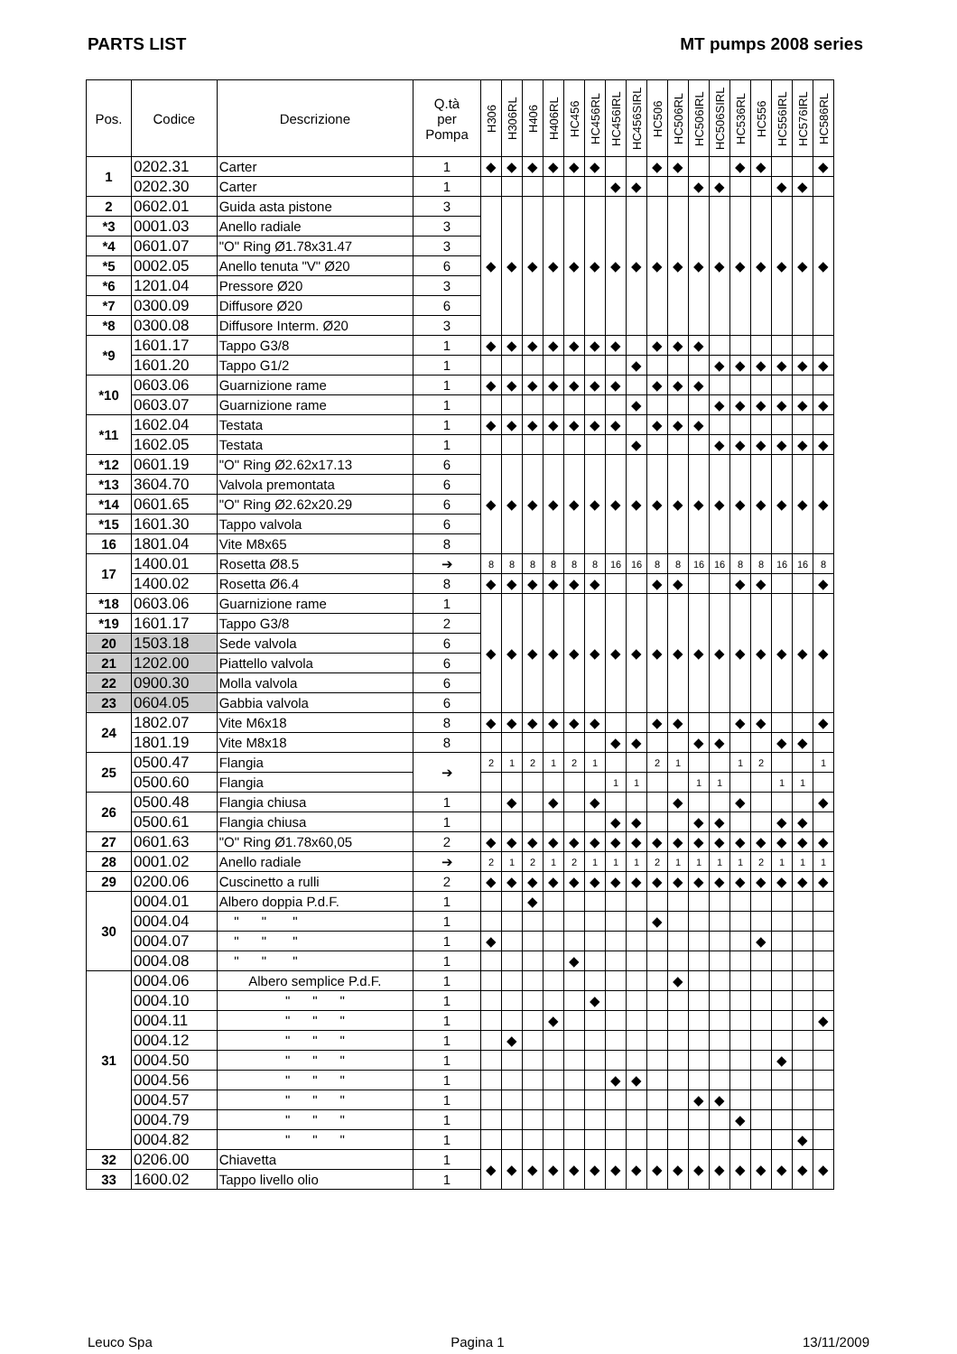PARTS LIST MT pumps 2008 series
| Pos. | Codice | Descrizione | Q.tà per Pompa | H306 | H306RL | H406 | H406RL | HC456 | HC456RL | HC456IRL | HC456SIRL | HC506 | HC506RL | HC506IRL | HC506SIRL | HC536RL | HC556 | HC556IRL | HC576IRL | HC586RL |
| --- | --- | --- | --- | --- | --- | --- | --- | --- | --- | --- | --- | --- | --- | --- | --- | --- | --- | --- | --- | --- |
| 1 | 0202.31 | Carter | 1 | ◆ | ◆ | ◆ | ◆ | ◆ | ◆ | | | ◆ | ◆ | | | ◆ | ◆ | | | ◆ |
| | 0202.30 | Carter | 1 | | | | | | | ◆ | ◆ | | | ◆ | ◆ | | | ◆ | ◆ | |
| 2 | 0602.01 | Guida asta pistone | 3 | ◆ | ◆ | ◆ | ◆ | ◆ | ◆ | ◆ | ◆ | ◆ | ◆ | ◆ | ◆ | ◆ | ◆ | ◆ | ◆ | ◆ |
| *3 | 0001.03 | Anello radiale | 3 | | | | | | | | | | | | | | | | | |
| *4 | 0601.07 | "O" Ring Ø1.78x31.47 | 3 | | | | | | | | | | | | | | | | | |
| *5 | 0002.05 | Anello tenuta "V" Ø20 | 6 | | | | | | | | | | | | | | | | | |
| *6 | 1201.04 | Pressore Ø20 | 3 | | | | | | | | | | | | | | | | | |
| *7 | 0300.09 | Diffusore Ø20 | 6 | | | | | | | | | | | | | | | | | |
| *8 | 0300.08 | Diffusore Interm. Ø20 | 3 | | | | | | | | | | | | | | | | | |
| *9 | 1601.17 | Tappo G3/8 | 1 | ◆ | ◆ | ◆ | ◆ | ◆ | ◆ | ◆ | | ◆ | ◆ | ◆ | | | | | | |
| | 1601.20 | Tappo G1/2 | 1 | | | | | | | | ◆ | | | | ◆ | ◆ | ◆ | ◆ | ◆ | ◆ |
| *10 | 0603.06 | Guarnizione rame | 1 | ◆ | ◆ | ◆ | ◆ | ◆ | ◆ | ◆ | | ◆ | ◆ | ◆ | | | | | | |
| | 0603.07 | Guarnizione rame | 1 | | | | | | | | ◆ | | | | ◆ | ◆ | ◆ | ◆ | ◆ | ◆ |
| *11 | 1602.04 | Testata | 1 | ◆ | ◆ | ◆ | ◆ | ◆ | ◆ | ◆ | | ◆ | ◆ | ◆ | | | | | | |
| | 1602.05 | Testata | 1 | | | | | | | | ◆ | | | | ◆ | ◆ | ◆ | ◆ | ◆ | ◆ |
| *12 | 0601.19 | "O" Ring Ø2.62x17.13 | 6 | ◆ | ◆ | ◆ | ◆ | ◆ | ◆ | ◆ | ◆ | ◆ | ◆ | ◆ | ◆ | ◆ | ◆ | ◆ | ◆ | ◆ |
| *13 | 3604.70 | Valvola premontata | 6 | | | | | | | | | | | | | | | | | |
| *14 | 0601.65 | "O" Ring Ø2.62x20.29 | 6 | | | | | | | | | | | | | | | | | |
| *15 | 1601.30 | Tappo valvola | 6 | | | | | | | | | | | | | | | | | |
| 16 | 1801.04 | Vite M8x65 | 8 | | | | | | | | | | | | | | | | | |
| 17 | 1400.01 | Rosetta Ø8.5 | ➔ | 8 | 8 | 8 | 8 | 8 | 8 | 16 | 16 | 8 | 8 | 16 | 16 | 8 | 8 | 16 | 16 | 8 |
| | 1400.02 | Rosetta Ø6.4 | 8 | ◆ | ◆ | ◆ | ◆ | ◆ | ◆ | | | ◆ | ◆ | | | ◆ | ◆ | | | ◆ |
| *18 | 0603.06 | Guarnizione rame | 1 | ◆ | ◆ | ◆ | ◆ | ◆ | ◆ | ◆ | ◆ | ◆ | ◆ | ◆ | ◆ | ◆ | ◆ | ◆ | ◆ | ◆ |
| *19 | 1601.17 | Tappo G3/8 | 2 | | | | | | | | | | | | | | | | | |
| 20 | 1503.18 | Sede valvola | 6 | | | | | | | | | | | | | | | | | |
| 21 | 1202.00 | Piattello valvola | 6 | | | | | | | | | | | | | | | | | |
| 22 | 0900.30 | Molla valvola | 6 | | | | | | | | | | | | | | | | | |
| 23 | 0604.05 | Gabbia valvola | 6 | | | | | | | | | | | | | | | | | |
| 24 | 1802.07 | Vite M6x18 | 8 | ◆ | ◆ | ◆ | ◆ | ◆ | ◆ | | | ◆ | ◆ | | | ◆ | ◆ | | | ◆ |
| | 1801.19 | Vite M8x18 | 8 | | | | | | | ◆ | ◆ | | | ◆ | ◆ | | | ◆ | ◆ | |
| 25 | 0500.47 | Flangia | ➔ | 2 | 1 | 2 | 1 | 2 | 1 | | | 2 | 1 | | | 1 | 2 | | | 1 |
| | 0500.60 | Flangia | | | | | | | | 1 | 1 | | | 1 | 1 | | | 1 | 1 | |
| 26 | 0500.48 | Flangia chiusa | 1 | | ◆ | | ◆ | | ◆ | | | | ◆ | | | ◆ | | | | ◆ |
| | 0500.61 | Flangia chiusa | 1 | | | | | | | ◆ | ◆ | | | ◆ | ◆ | | | ◆ | ◆ | |
| 27 | 0601.63 | "O" Ring Ø1.78x60,05 | 2 | ◆ | ◆ | ◆ | ◆ | ◆ | ◆ | ◆ | ◆ | ◆ | ◆ | ◆ | ◆ | ◆ | ◆ | ◆ | ◆ | ◆ |
| 28 | 0001.02 | Anello radiale | ➔ | 2 | 1 | 2 | 1 | 2 | 1 | 1 | 1 | 2 | 1 | 1 | 1 | 1 | 2 | 1 | 1 | 1 |
| 29 | 0200.06 | Cuscinetto a rulli | 2 | ◆ | ◆ | ◆ | ◆ | ◆ | ◆ | ◆ | ◆ | ◆ | ◆ | ◆ | ◆ | ◆ | ◆ | ◆ | ◆ | ◆ |
| 30 | 0004.01 | Albero doppia P.d.F. | 1 | | | ◆ | | | | | | | | | | | | | | |
| | 0004.04 | " " " | 1 | | | | | | | | | ◆ | | | | | | | | |
| | 0004.07 | " " " | 1 | ◆ | | | | | | | | | | | | | ◆ | | | |
| | 0004.08 | " " " | 1 | | | | | ◆ | | | | | | | | | | | | |
| 31 | 0004.06 | Albero semplice P.d.F. | 1 | | | | | | | | | | ◆ | | | | | | | |
| | 0004.10 | " " " | 1 | | | | | | ◆ | | | | | | | | | | | |
| | 0004.11 | " " " | 1 | | | | ◆ | | | | | | | | | | | | | ◆ |
| | 0004.12 | " " " | 1 | | ◆ | | | | | | | | | | | | | | | |
| | 0004.50 | " " " | 1 | | | | | | | | | | | | | | | ◆ | | |
| | 0004.56 | " " " | 1 | | | | | | | ◆ | ◆ | | | | | | | | | |
| | 0004.57 | " " " | 1 | | | | | | | | | | | ◆ | ◆ | | | | | |
| | 0004.79 | " " " | 1 | | | | | | | | | | | | | ◆ | | | | |
| | 0004.82 | " " " | 1 | | | | | | | | | | | | | | | | ◆ | |
| 32 | 0206.00 | Chiavetta | 1 | ◆ | ◆ | ◆ | ◆ | ◆ | ◆ | ◆ | ◆ | ◆ | ◆ | ◆ | ◆ | ◆ | ◆ | ◆ | ◆ | ◆ |
| 33 | 1600.02 | Tappo livello olio | 1 | | | | | | | | | | | | | | | | | |
Leuco Spa Pagina 1 13/11/2009